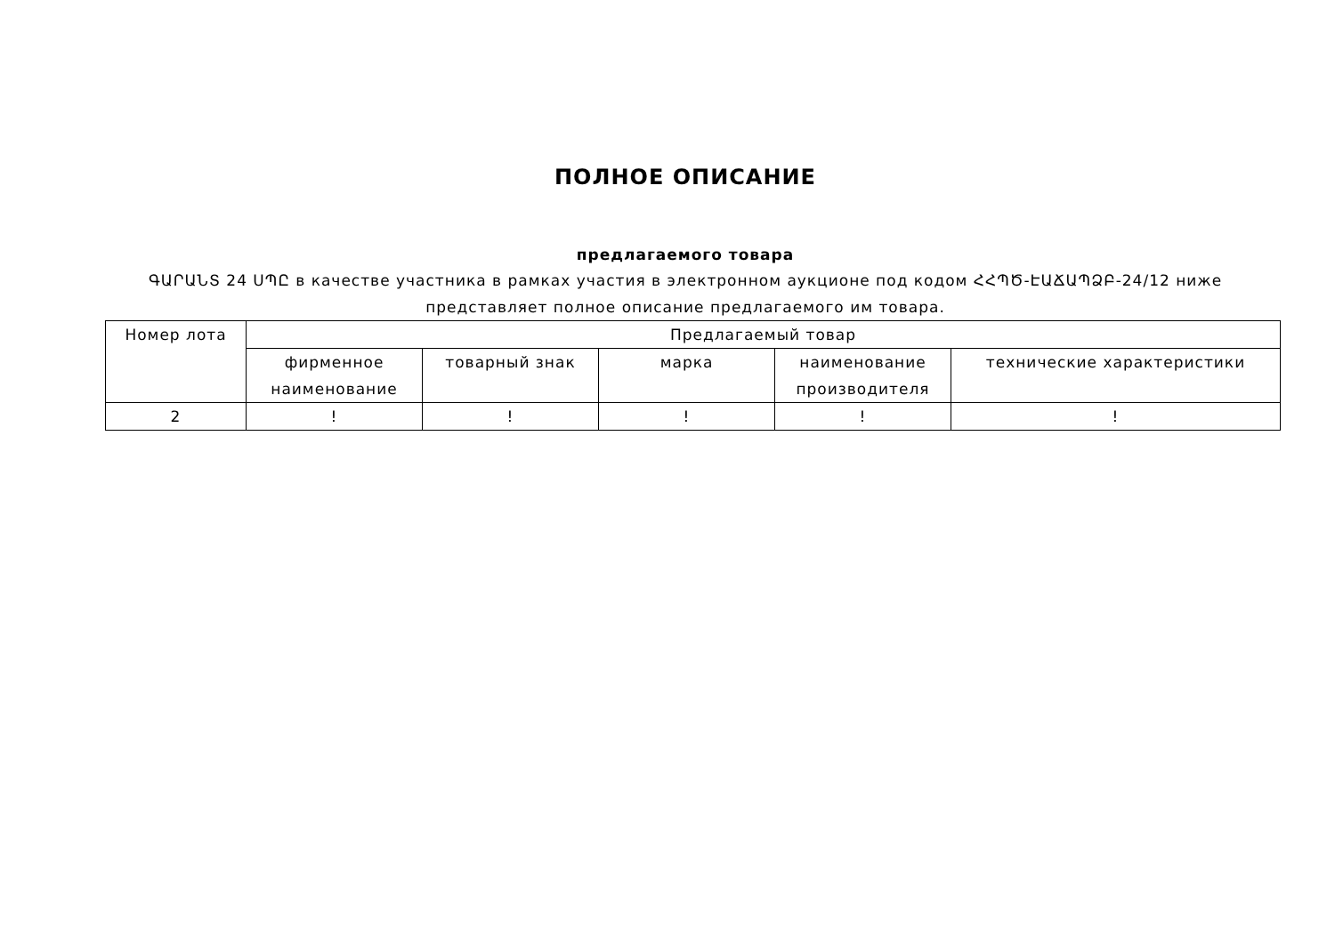ПОЛНОЕ ОПИСАНИЕ
предлагаемого товара
ԳԱՐԱՆՏ 24 ՍՊԸ в качестве участника в рамках участия в электронном аукционе под кодом ՀՀՊԾ-ԷԱՃԱՊՁԲ-24/12 ниже представляет полное описание предлагаемого им товара.
| Номер лота | Предлагаемый товар | | | | |
| --- | --- | --- | --- | --- | --- |
| | фирменное наименование | товарный знак | марка | наименование производителя | технические характеристики |
| 2 | ! | ! | ! | ! | ! |